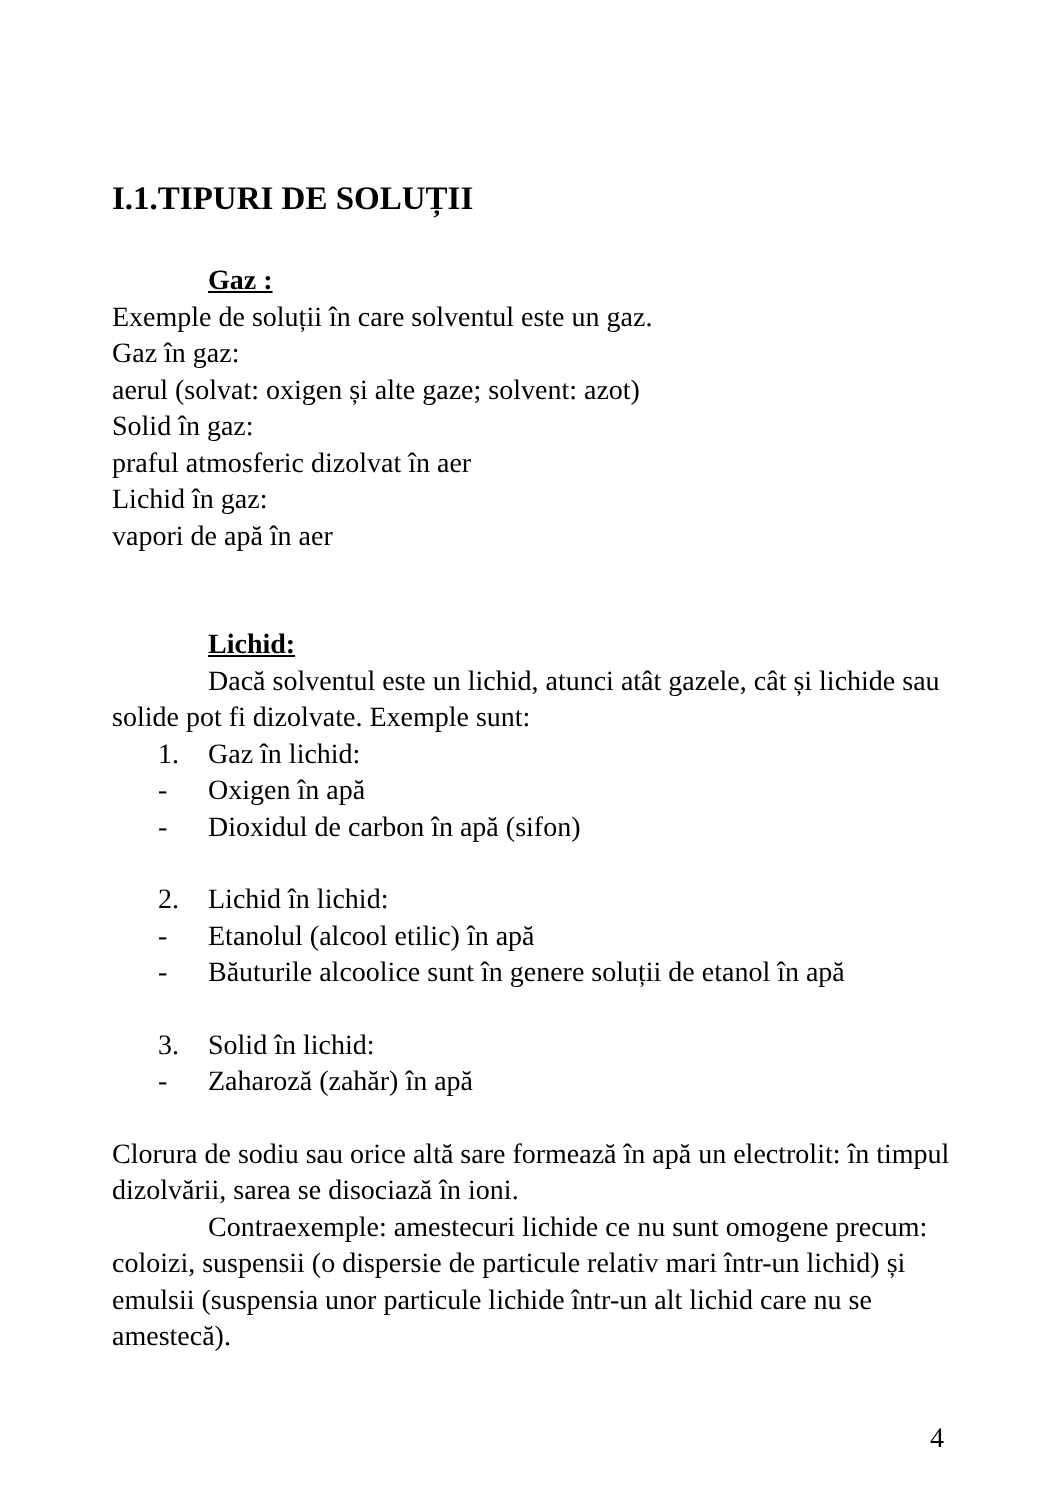I.1.TIPURI DE SOLUȚII
Gaz :
Exemple de soluții în care solventul este un gaz.
Gaz în gaz:
aerul (solvat: oxigen și alte gaze; solvent: azot)
Solid în gaz:
praful atmosferic dizolvat în aer
Lichid în gaz:
vapori de apă în aer
Lichid:
Dacă solventul este un lichid, atunci atât gazele, cât și lichide sau solide pot fi dizolvate. Exemple sunt:
1. Gaz în lichid:
- Oxigen în apă
- Dioxidul de carbon în apă (sifon)
2. Lichid în lichid:
- Etanolul (alcool etilic) în apă
- Băuturile alcoolice sunt în genere soluții de etanol în apă
3. Solid în lichid:
- Zaharoză (zahăr) în apă
Clorura de sodiu sau orice altă sare formează în apă un electrolit: în timpul dizolvării, sarea se disociază în ioni.
Contraexemple: amestecuri lichide ce nu sunt omogene precum: coloizi, suspensii (o dispersie de particule relativ mari într-un lichid) și emulsii (suspensia unor particule lichide într-un alt lichid care nu se amestecă).
4